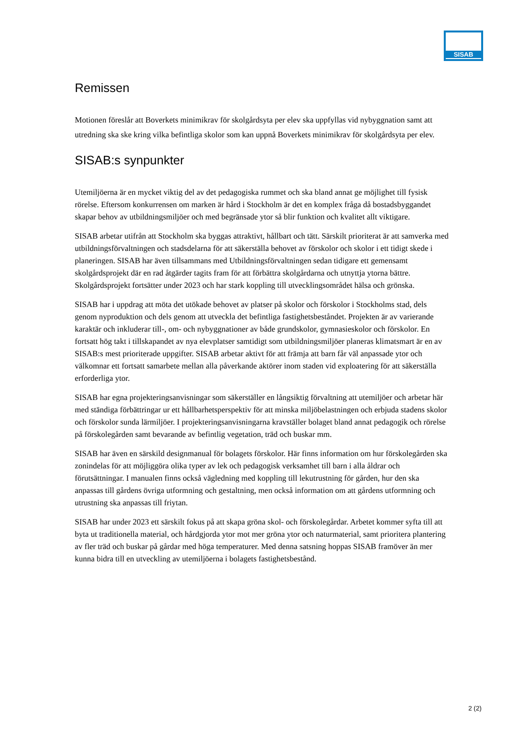SISAB
Remissen
Motionen föreslår att Boverkets minimikrav för skolgårdsyta per elev ska uppfyllas vid nybyggnation samt att utredning ska ske kring vilka befintliga skolor som kan uppnå Boverkets minimikrav för skolgårdsyta per elev.
SISAB:s synpunkter
Utemiljöerna är en mycket viktig del av det pedagogiska rummet och ska bland annat ge möjlighet till fysisk rörelse. Eftersom konkurrensen om marken är hård i Stockholm är det en komplex fråga då bostadsbyggandet skapar behov av utbildningsmiljöer och med begränsade ytor så blir funktion och kvalitet allt viktigare.
SISAB arbetar utifrån att Stockholm ska byggas attraktivt, hållbart och tätt. Särskilt prioriterat är att samverka med utbildningsförvaltningen och stadsdelarna för att säkerställa behovet av förskolor och skolor i ett tidigt skede i planeringen. SISAB har även tillsammans med Utbildningsförvaltningen sedan tidigare ett gemensamt skolgårdsprojekt där en rad åtgärder tagits fram för att förbättra skolgårdarna och utnyttja ytorna bättre. Skolgårdsprojekt fortsätter under 2023 och har stark koppling till utvecklingsområdet hälsa och grönska.
SISAB har i uppdrag att möta det utökade behovet av platser på skolor och förskolor i Stockholms stad, dels genom nyproduktion och dels genom att utveckla det befintliga fastighetsbeståndet. Projekten är av varierande karaktär och inkluderar till-, om- och nybyggnationer av både grundskolor, gymnasieskolor och förskolor. En fortsatt hög takt i tillskapandet av nya elevplatser samtidigt som utbildningsmiljöer planeras klimatsmart är en av SISAB:s mest prioriterade uppgifter. SISAB arbetar aktivt för att främja att barn får väl anpassade ytor och välkomnar ett fortsatt samarbete mellan alla påverkande aktörer inom staden vid exploatering för att säkerställa erforderliga ytor.
SISAB har egna projekteringsanvisningar som säkerställer en långsiktig förvaltning att utemiljöer och arbetar här med ständiga förbättringar ur ett hållbarhetsperspektiv för att minska miljöbelastningen och erbjuda stadens skolor och förskolor sunda lärmiljöer. I projekteringsanvisningarna kravställer bolaget bland annat pedagogik och rörelse på förskolegården samt bevarande av befintlig vegetation, träd och buskar mm.
SISAB har även en särskild designmanual för bolagets förskolor. Här finns information om hur förskolegården ska zonindelas för att möjliggöra olika typer av lek och pedagogisk verksamhet till barn i alla åldrar och förutsättningar. I manualen finns också vägledning med koppling till lekutrustning för gården, hur den ska anpassas till gårdens övriga utformning och gestaltning, men också information om att gårdens utformning och utrustning ska anpassas till friytan.
SISAB har under 2023 ett särskilt fokus på att skapa gröna skol- och förskolegårdar. Arbetet kommer syfta till att byta ut traditionella material, och hårdgjorda ytor mot mer gröna ytor och naturmaterial, samt prioritera plantering av fler träd och buskar på gårdar med höga temperaturer. Med denna satsning hoppas SISAB framöver än mer kunna bidra till en utveckling av utemiljöerna i bolagets fastighetsbestånd.
2 (2)